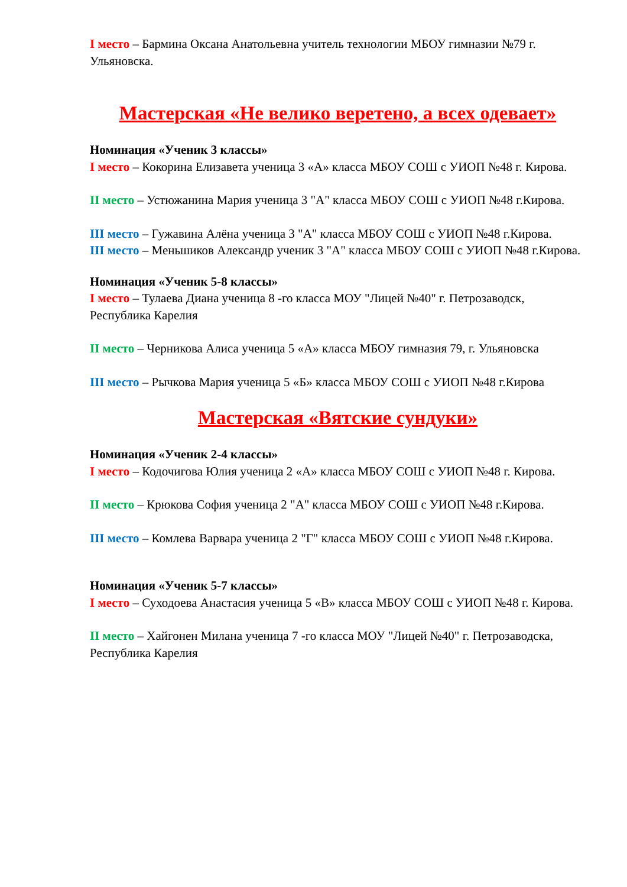I место – Бармина Оксана Анатольевна учитель технологии МБОУ гимназии №79 г. Ульяновска.
Мастерская «Не велико веретено, а всех одевает»
Номинация «Ученик 3 классы»
I место – Кокорина Елизавета ученица 3 «А» класса МБОУ СОШ с УИОП №48 г. Кирова.
II место – Устюжанина Мария ученица 3 "А" класса МБОУ СОШ с УИОП №48 г.Кирова.
III место – Гужавина Алёна ученица 3 "А" класса МБОУ СОШ с УИОП №48 г.Кирова.
III место – Меньшиков Александр ученик 3 "А" класса МБОУ СОШ с УИОП №48 г.Кирова.
Номинация «Ученик 5-8 классы»
I место – Тулаева Диана ученица 8 -го класса МОУ "Лицей №40" г. Петрозаводск, Республика Карелия
II место – Черникова Алиса ученица 5 «А» класса МБОУ гимназия 79, г. Ульяновска
III место – Рычкова Мария ученица 5 «Б» класса МБОУ СОШ с УИОП №48 г.Кирова
Мастерская «Вятские сундуки»
Номинация «Ученик 2-4 классы»
I место – Кодочигова Юлия ученица 2 «А» класса МБОУ СОШ с УИОП №48 г. Кирова.
II место – Крюкова София ученица 2 "А" класса МБОУ СОШ с УИОП №48 г.Кирова.
III место – Комлева Варвара ученица 2 "Г" класса МБОУ СОШ с УИОП №48 г.Кирова.
Номинация «Ученик 5-7 классы»
I место – Суходоева Анастасия ученица 5 «В» класса МБОУ СОШ с УИОП №48 г. Кирова.
II место – Хайгонен Милана ученица 7 -го класса МОУ "Лицей №40" г. Петрозаводска, Республика Карелия